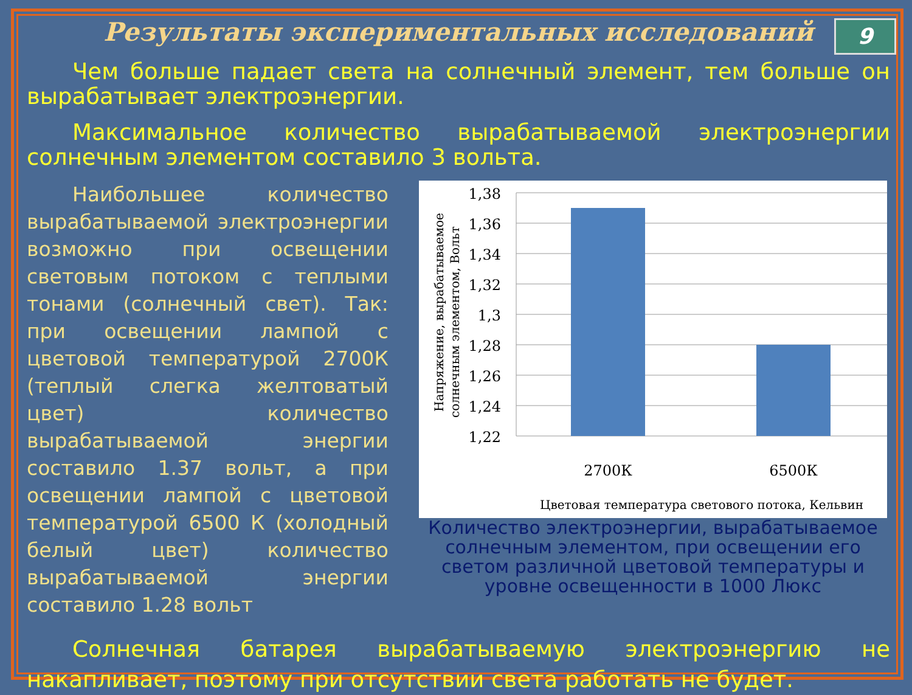9
Результаты экспериментальных исследований
Чем больше падает света на солнечный элемент, тем больше он вырабатывает электроэнергии.
Максимальное количество вырабатываемой электроэнергии солнечным элементом составило 3 вольта.
Наибольшее количество вырабатываемой электроэнергии возможно при освещении световым потоком с теплыми тонами (солнечный свет). Так: при освещении лампой с цветовой температурой 2700К (теплый слегка желтоватый цвет) количество вырабатываемой энергии составило 1.37 вольт, а при освещении лампой с цветовой температурой 6500 К (холодный белый цвет) количество вырабатываемой энергии составило 1.28 вольт
Напряжение, вырабатываемое
солнечным элементом, Вольт
1,38
1,36
1,34
1,32
1,3
1,28
1,26
1,24
1,22
2700К
6500К
Цветовая температура светового потока, Кельвин
Количество электроэнергии, вырабатываемое солнечным элементом, при освещении его светом различной цветовой температуры и уровне освещенности в 1000 Люкс
Солнечная батарея вырабатываемую электроэнергию не накапливает, поэтому при отсутствии света работать не будет.